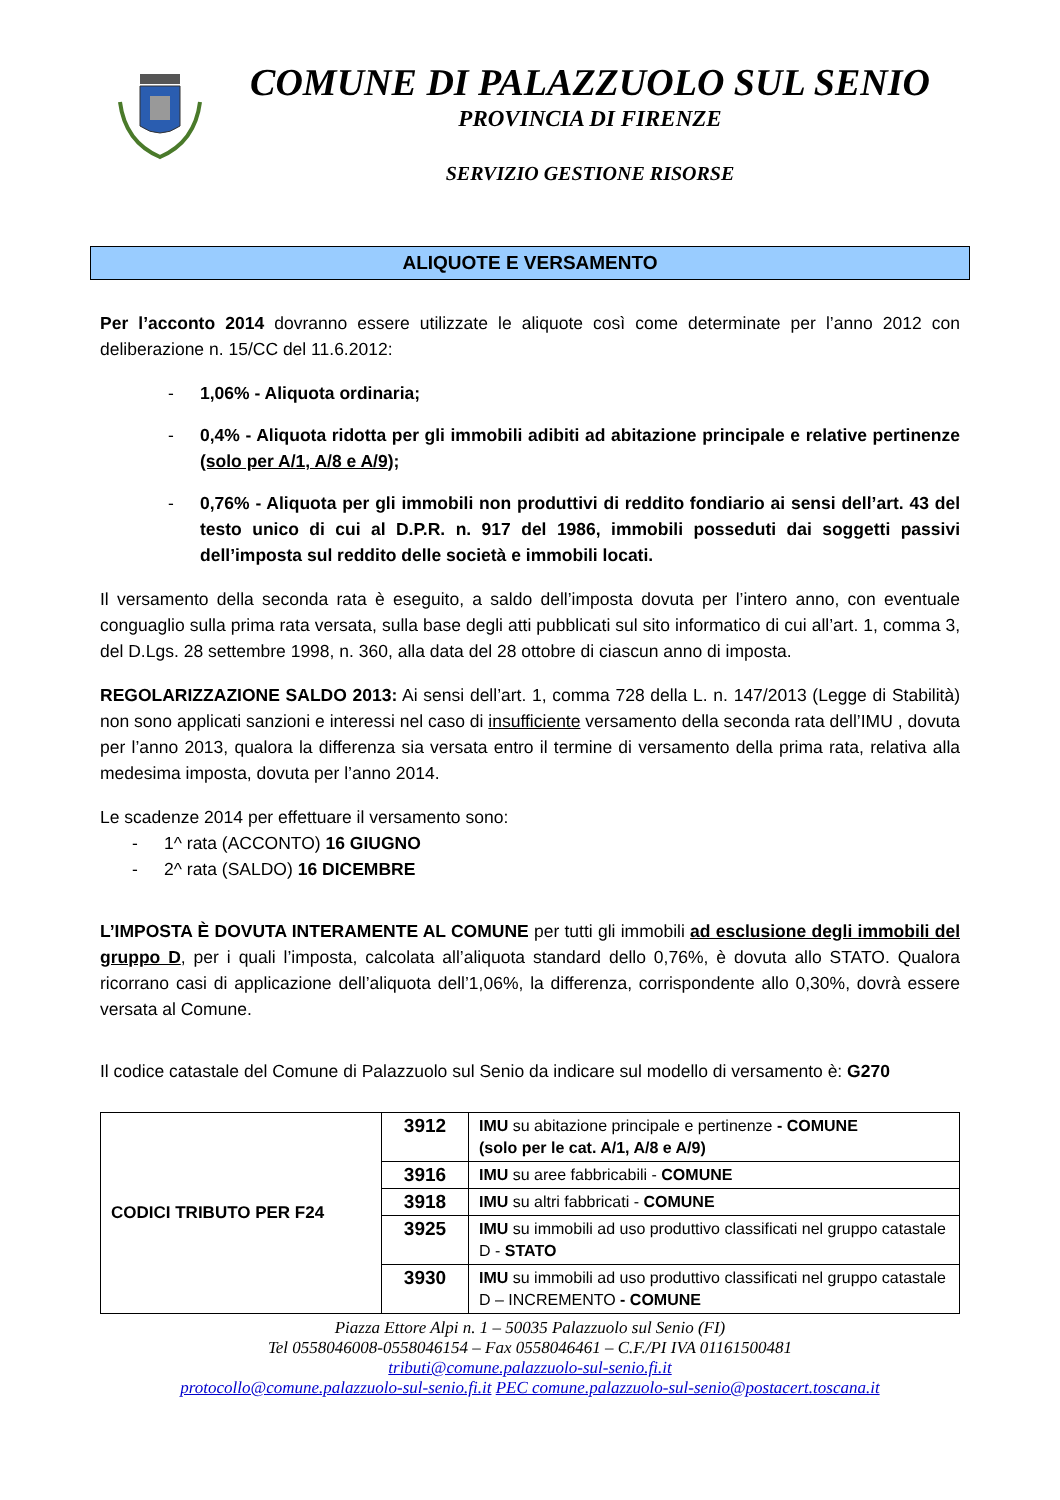COMUNE DI PALAZZUOLO SUL SENIO
PROVINCIA DI FIRENZE
SERVIZIO GESTIONE RISORSE
ALIQUOTE E VERSAMENTO
Per l’acconto 2014 dovranno essere utilizzate le aliquote così come determinate per l’anno 2012 con deliberazione n. 15/CC del 11.6.2012:
- 1,06% - Aliquota ordinaria;
- 0,4% - Aliquota ridotta per gli immobili adibiti ad abitazione principale e relative pertinenze (solo per A/1, A/8 e A/9);
- 0,76% - Aliquota per gli immobili non produttivi di reddito fondiario ai sensi dell’art. 43 del testo unico di cui al D.P.R. n. 917 del 1986, immobili posseduti dai soggetti passivi dell’imposta sul reddito delle società e immobili locati.
Il versamento della seconda rata è eseguito, a saldo dell’imposta dovuta per l’intero anno, con eventuale conguaglio sulla prima rata versata, sulla base degli atti pubblicati sul sito informatico di cui all’art. 1, comma 3, del D.Lgs. 28 settembre 1998, n. 360, alla data del 28 ottobre di ciascun anno di imposta.
REGOLARIZZAZIONE SALDO 2013: Ai sensi dell’art. 1, comma 728 della L. n. 147/2013 (Legge di Stabilità) non sono applicati sanzioni e interessi nel caso di insufficiente versamento della seconda rata dell’IMU , dovuta per l’anno 2013, qualora la differenza sia versata entro il termine di versamento della prima rata, relativa alla medesima imposta, dovuta per l’anno 2014.
Le scadenze 2014 per effettuare il versamento sono:
- 1^ rata (ACCONTO) 16 GIUGNO
- 2^ rata (SALDO) 16 DICEMBRE
L’IMPOSTA È DOVUTA INTERAMENTE AL COMUNE per tutti gli immobili ad esclusione degli immobili del gruppo D, per i quali l’imposta, calcolata all’aliquota standard dello 0,76%, è dovuta allo STATO. Qualora ricorrano casi di applicazione dell’aliquota dell’1,06%, la differenza, corrispondente allo 0,30%, dovrà essere versata al Comune.
Il codice catastale del Comune di Palazzuolo sul Senio da indicare sul modello di versamento è: G270
| CODICI TRIBUTO PER F24 | 3912 | IMU su abitazione principale e pertinenze - COMUNE (solo per le cat. A/1, A/8 e A/9) |
| | 3916 | IMU su aree fabbricabili - COMUNE |
| | 3918 | IMU su altri fabbricati - COMUNE |
| | 3925 | IMU su immobili ad uso produttivo classificati nel gruppo catastale D - STATO |
| | 3930 | IMU su immobili ad uso produttivo classificati nel gruppo catastale D – INCREMENTO - COMUNE |
Piazza Ettore Alpi n. 1 – 50035 Palazzuolo sul Senio (FI)
Tel 0558046008-0558046154 – Fax 0558046461 – C.F./PI IVA 01161500481
tributi@comune.palazzuolo-sul-senio.fi.it
protocollo@comune.palazzuolo-sul-senio.fi.it PEC comune.palazzuolo-sul-senio@postacert.toscana.it